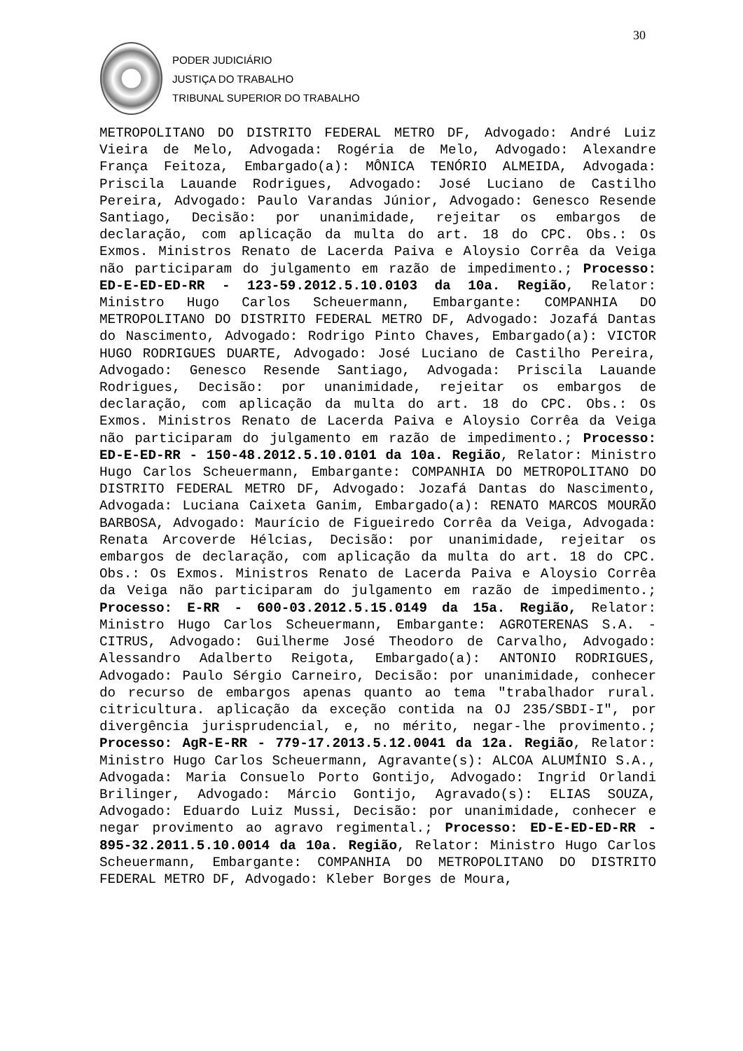30
PODER JUDICIÁRIO
JUSTIÇA DO TRABALHO
TRIBUNAL SUPERIOR DO TRABALHO
METROPOLITANO DO DISTRITO FEDERAL METRO DF, Advogado: André Luiz Vieira de Melo, Advogada: Rogéria de Melo, Advogado: Alexandre França Feitoza, Embargado(a): MÔNICA TENÓRIO ALMEIDA, Advogada: Priscila Lauande Rodrigues, Advogado: José Luciano de Castilho Pereira, Advogado: Paulo Varandas Júnior, Advogado: Genesco Resende Santiago, Decisão: por unanimidade, rejeitar os embargos de declaração, com aplicação da multa do art. 18 do CPC. Obs.: Os Exmos. Ministros Renato de Lacerda Paiva e Aloysio Corrêa da Veiga não participaram do julgamento em razão de impedimento.; Processo: ED-E-ED-ED-RR - 123-59.2012.5.10.0103 da 10a. Região, Relator: Ministro Hugo Carlos Scheuermann, Embargante: COMPANHIA DO METROPOLITANO DO DISTRITO FEDERAL METRO DF, Advogado: Jozafá Dantas do Nascimento, Advogado: Rodrigo Pinto Chaves, Embargado(a): VICTOR HUGO RODRIGUES DUARTE, Advogado: José Luciano de Castilho Pereira, Advogado: Genesco Resende Santiago, Advogada: Priscila Lauande Rodrigues, Decisão: por unanimidade, rejeitar os embargos de declaração, com aplicação da multa do art. 18 do CPC. Obs.: Os Exmos. Ministros Renato de Lacerda Paiva e Aloysio Corrêa da Veiga não participaram do julgamento em razão de impedimento.; Processo: ED-E-ED-RR - 150-48.2012.5.10.0101 da 10a. Região, Relator: Ministro Hugo Carlos Scheuermann, Embargante: COMPANHIA DO METROPOLITANO DO DISTRITO FEDERAL METRO DF, Advogado: Jozafá Dantas do Nascimento, Advogada: Luciana Caixeta Ganim, Embargado(a): RENATO MARCOS MOURÃO BARBOSA, Advogado: Maurício de Figueiredo Corrêa da Veiga, Advogada: Renata Arcoverde Hélcias, Decisão: por unanimidade, rejeitar os embargos de declaração, com aplicação da multa do art. 18 do CPC. Obs.: Os Exmos. Ministros Renato de Lacerda Paiva e Aloysio Corrêa da Veiga não participaram do julgamento em razão de impedimento.; Processo: E-RR - 600-03.2012.5.15.0149 da 15a. Região, Relator: Ministro Hugo Carlos Scheuermann, Embargante: AGROTERENAS S.A. - CITRUS, Advogado: Guilherme José Theodoro de Carvalho, Advogado: Alessandro Adalberto Reigota, Embargado(a): ANTONIO RODRIGUES, Advogado: Paulo Sérgio Carneiro, Decisão: por unanimidade, conhecer do recurso de embargos apenas quanto ao tema "trabalhador rural. citricultura. aplicação da exceção contida na OJ 235/SBDI-I", por divergência jurisprudencial, e, no mérito, negar-lhe provimento.; Processo: AgR-E-RR - 779-17.2013.5.12.0041 da 12a. Região, Relator: Ministro Hugo Carlos Scheuermann, Agravante(s): ALCOA ALUMÍNIO S.A., Advogada: Maria Consuelo Porto Gontijo, Advogado: Ingrid Orlandi Brilinger, Advogado: Márcio Gontijo, Agravado(s): ELIAS SOUZA, Advogado: Eduardo Luiz Mussi, Decisão: por unanimidade, conhecer e negar provimento ao agravo regimental.; Processo: ED-E-ED-ED-RR - 895-32.2011.5.10.0014 da 10a. Região, Relator: Ministro Hugo Carlos Scheuermann, Embargante: COMPANHIA DO METROPOLITANO DO DISTRITO FEDERAL METRO DF, Advogado: Kleber Borges de Moura,